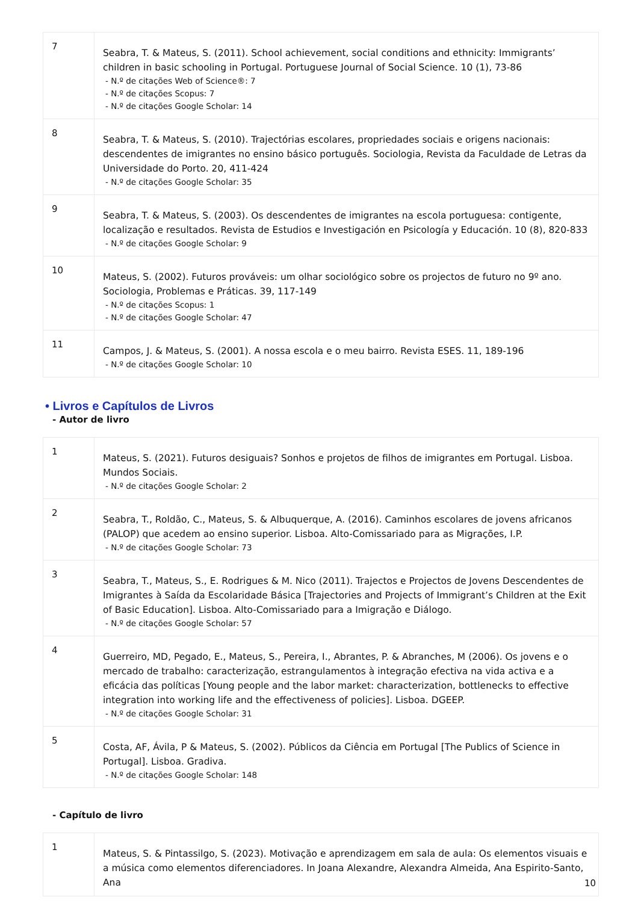| 7 | Seabra, T. & Mateus, S. (2011). School achievement, social conditions and ethnicity: Immigrants’ children in basic schooling in Portugal. Portuguese Journal of Social Science. 10 (1), 73-86 - N.º de citações Web of Science®: 7 - N.º de citações Scopus: 7 - N.º de citações Google Scholar: 14 |
| 8 | Seabra, T. & Mateus, S. (2010). Trajectórias escolares, propriedades sociais e origens nacionais: descendentes de imigrantes no ensino básico português. Sociologia, Revista da Faculdade de Letras da Universidade do Porto. 20, 411-424 - N.º de citações Google Scholar: 35 |
| 9 | Seabra, T. & Mateus, S. (2003). Os descendentes de imigrantes na escola portuguesa: contigente, localização e resultados. Revista de Estudios e Investigación en Psicología y Educación. 10 (8), 820-833 - N.º de citações Google Scholar: 9 |
| 10 | Mateus, S. (2002). Futuros prováveis: um olhar sociológico sobre os projectos de futuro no 9º ano. Sociologia, Problemas e Práticas. 39, 117-149 - N.º de citações Scopus: 1 - N.º de citações Google Scholar: 47 |
| 11 | Campos, J. & Mateus, S. (2001). A nossa escola e o meu bairro. Revista ESES. 11, 189-196 - N.º de citações Google Scholar: 10 |
• Livros e Capítulos de Livros
- Autor de livro
| 1 | Mateus, S. (2021). Futuros desiguais? Sonhos e projetos de filhos de imigrantes em Portugal. Lisboa. Mundos Sociais. - N.º de citações Google Scholar: 2 |
| 2 | Seabra, T., Roldão, C., Mateus, S. & Albuquerque, A. (2016). Caminhos escolares de jovens africanos (PALOP) que acedem ao ensino superior. Lisboa. Alto-Comissariado para as Migrações, I.P. - N.º de citações Google Scholar: 73 |
| 3 | Seabra, T., Mateus, S., E. Rodrigues & M. Nico (2011). Trajectos e Projectos de Jovens Descendentes de Imigrantes à Saída da Escolaridade Básica [Trajectories and Projects of Immigrant’s Children at the Exit of Basic Education]. Lisboa. Alto-Comissariado para a Imigração e Diálogo. - N.º de citações Google Scholar: 57 |
| 4 | Guerreiro, MD, Pegado, E., Mateus, S., Pereira, I., Abrantes, P. & Abranches, M (2006). Os jovens e o mercado de trabalho: caracterização, estrangulamentos à integração efectiva na vida activa e a eficácia das políticas [Young people and the labor market: characterization, bottlenecks to effective integration into working life and the effectiveness of policies]. Lisboa. DGEEP. - N.º de citações Google Scholar: 31 |
| 5 | Costa, AF, Ávila, P & Mateus, S. (2002). Públicos da Ciência em Portugal [The Publics of Science in Portugal]. Lisboa. Gradiva. - N.º de citações Google Scholar: 148 |
- Capítulo de livro
| 1 | Mateus, S. & Pintassilgo, S. (2023). Motivação e aprendizagem em sala de aula: Os elementos visuais e a música como elementos diferenciadores. In Joana Alexandre, Alexandra Almeida, Ana Espirito-Santo, Ana |
10